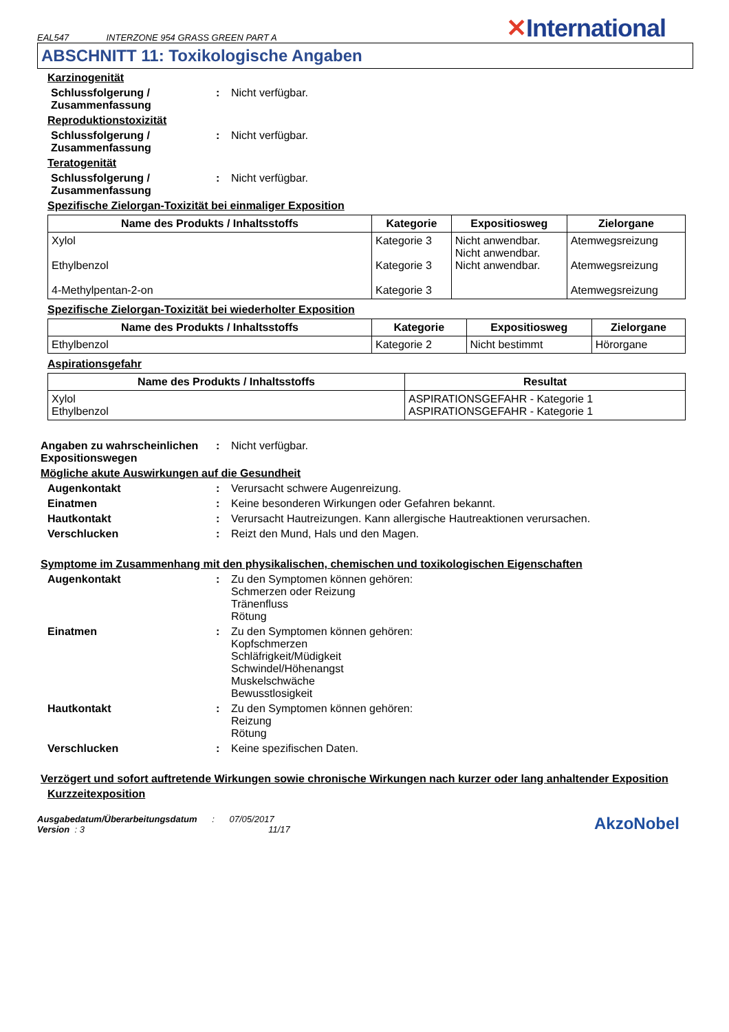EAL547 INTERZONE 954 GRASS GREEN PART A
✕International
ABSCHNITT 11: Toxikologische Angaben
Karzinogenität
Schlussfolgerung / Zusammenfassung
: Nicht verfügbar.
Reproduktionstoxizität
Schlussfolgerung / Zusammenfassung
: Nicht verfügbar.
Teratogenität
Schlussfolgerung / Zusammenfassung
: Nicht verfügbar.
Spezifische Zielorgan-Toxizität bei einmaliger Exposition
| Name des Produkts / Inhaltsstoffs | Kategorie | Expositiosweg | Zielorgane |
| --- | --- | --- | --- |
| Xylol Ethylbenzol 4-Methylpentan-2-on | Kategorie 3 Kategorie 3 Kategorie 3 | Nicht anwendbar. Nicht anwendbar. Nicht anwendbar. | Atemwegsreizung Atemwegsreizung Atemwegsreizung |
Spezifische Zielorgan-Toxizität bei wiederholter Exposition
| Name des Produkts / Inhaltsstoffs | Kategorie | Expositiosweg | Zielorgane |
| --- | --- | --- | --- |
| Ethylbenzol | Kategorie 2 | Nicht bestimmt | Hörorgane |
Aspirationsgefahr
| Name des Produkts / Inhaltsstoffs | Resultat |
| --- | --- |
| Xylol Ethylbenzol | ASPIRATIONSGEFAHR - Kategorie 1 ASPIRATIONSGEFAHR - Kategorie 1 |
Angaben zu wahrscheinlichen Expositionswegen
: Nicht verfügbar.
Mögliche akute Auswirkungen auf die Gesundheit
Augenkontakt : Verursacht schwere Augenreizung.
Einatmen : Keine besonderen Wirkungen oder Gefahren bekannt.
Hautkontakt : Verursacht Hautreizungen. Kann allergische Hautreaktionen verursachen.
Verschlucken : Reizt den Mund, Hals und den Magen.
Symptome im Zusammenhang mit den physikalischen, chemischen und toxikologischen Eigenschaften
Augenkontakt : Zu den Symptomen können gehören:
Schmerzen oder Reizung
Tränenfluss
Rötung
Einatmen : Zu den Symptomen können gehören:
Kopfschmerzen
Schläfrigkeit/Müdigkeit
Schwindel/Höhenangst
Muskelschwäche
Bewusstlosigkeit
Hautkontakt : Zu den Symptomen können gehören:
Reizung
Rötung
Verschlucken : Keine spezifischen Daten.
Verzögert und sofort auftretende Wirkungen sowie chronische Wirkungen nach kurzer oder lang anhaltender Exposition
Kurzzeitexposition
Ausgabedatum/Überarbeitungsdatum : 07/05/2017
Version : 3 11/17
AkzoNobel